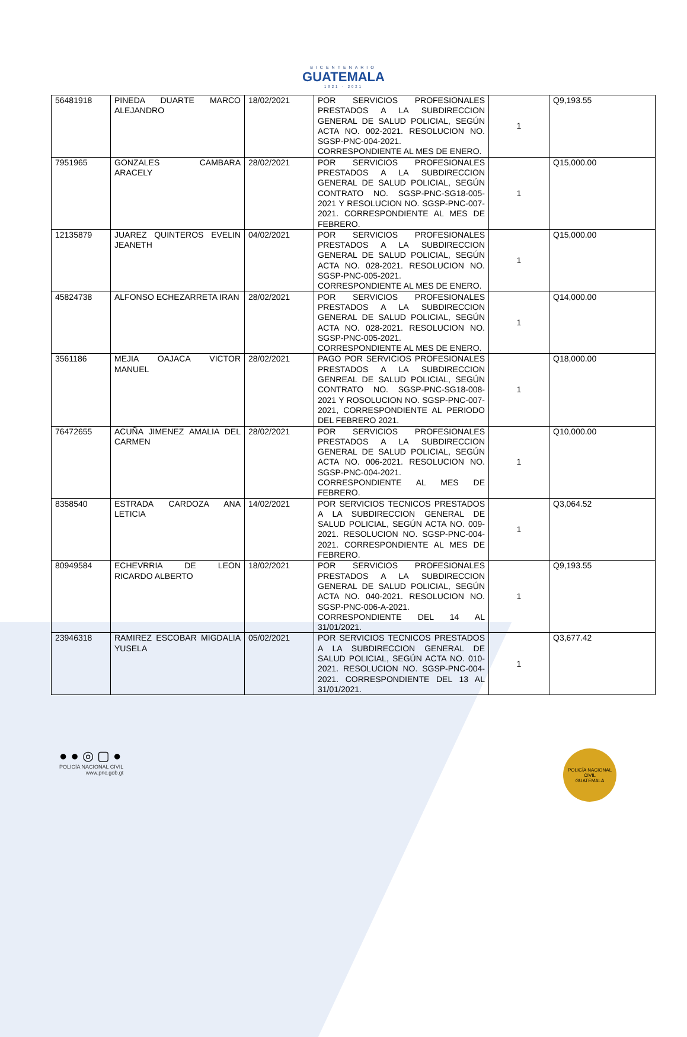BICENTENARIO
GUATEMALA
1821 - 2021
| 56481918 | PINEDA DUARTE MARCO ALEJANDRO | 18/02/2021 | POR SERVICIOS PROFESIONALES PRESTADOS A LA SUBDIRECCION GENERAL DE SALUD POLICIAL, SEGÚN ACTA NO. 002-2021. RESOLUCION NO. SGSP-PNC-004-2021. CORRESPONDIENTE AL MES DE ENERO. | 1 | Q9,193.55 |
| 7951965 | GONZALES CAMBARA ARACELY | 28/02/2021 | POR SERVICIOS PROFESIONALES PRESTADOS A LA SUBDIRECCION GENERAL DE SALUD POLICIAL, SEGÚN CONTRATO NO. SGSP-PNC-SG18-005-2021 Y RESOLUCION NO. SGSP-PNC-007-2021. CORRESPONDIENTE AL MES DE FEBRERO. | 1 | Q15,000.00 |
| 12135879 | JUAREZ QUINTEROS EVELIN JEANETH | 04/02/2021 | POR SERVICIOS PROFESIONALES PRESTADOS A LA SUBDIRECCION GENERAL DE SALUD POLICIAL, SEGÚN ACTA NO. 028-2021. RESOLUCION NO. SGSP-PNC-005-2021. CORRESPONDIENTE AL MES DE ENERO. | 1 | Q15,000.00 |
| 45824738 | ALFONSO ECHEZARRETA IRAN | 28/02/2021 | POR SERVICIOS PROFESIONALES PRESTADOS A LA SUBDIRECCION GENERAL DE SALUD POLICIAL, SEGÚN ACTA NO. 028-2021. RESOLUCION NO. SGSP-PNC-005-2021. CORRESPONDIENTE AL MES DE ENERO. | 1 | Q14,000.00 |
| 3561186 | MEJIA OAJACA VICTOR MANUEL | 28/02/2021 | PAGO POR SERVICIOS PROFESIONALES PRESTADOS A LA SUBDIRECCION GENREAL DE SALUD POLICIAL, SEGÚN CONTRATO NO. SGSP-PNC-SG18-008-2021 Y ROSOLUCION NO. SGSP-PNC-007-2021, CORRESPONDIENTE AL PERIODO DEL FEBRERO 2021. | 1 | Q18,000.00 |
| 76472655 | ACUÑA JIMENEZ AMALIA DEL CARMEN | 28/02/2021 | POR SERVICIOS PROFESIONALES PRESTADOS A LA SUBDIRECCION GENERAL DE SALUD POLICIAL, SEGÚN ACTA NO. 006-2021. RESOLUCION NO. SGSP-PNC-004-2021. CORRESPONDIENTE AL MES DE FEBRERO. | 1 | Q10,000.00 |
| 8358540 | ESTRADA CARDOZA ANA LETICIA | 14/02/2021 | POR SERVICIOS TECNICOS PRESTADOS A LA SUBDIRECCION GENERAL DE SALUD POLICIAL, SEGÚN ACTA NO. 009-2021. RESOLUCION NO. SGSP-PNC-004-2021. CORRESPONDIENTE AL MES DE FEBRERO. | 1 | Q3,064.52 |
| 80949584 | ECHEVRRIA DE LEON RICARDO ALBERTO | 18/02/2021 | POR SERVICIOS PROFESIONALES PRESTADOS A LA SUBDIRECCION GENERAL DE SALUD POLICIAL, SEGÚN ACTA NO. 040-2021. RESOLUCION NO. SGSP-PNC-006-A-2021. CORRESPONDIENTE DEL 14 AL 31/01/2021. | 1 | Q9,193.55 |
| 23946318 | RAMIREZ ESCOBAR MIGDALIA YUSELA | 05/02/2021 | POR SERVICIOS TECNICOS PRESTADOS A LA SUBDIRECCION GENERAL DE SALUD POLICIAL, SEGÚN ACTA NO. 010-2021. RESOLUCION NO. SGSP-PNC-004-2021. CORRESPONDIENTE DEL 13 AL 31/01/2021. | 1 | Q3,677.42 |
● ● ◎ ▢ ●
POLICÍA NACIONAL CIVIL
www.pnc.gob.gt
POLICÍA NACIONAL CIVIL
GUATEMALA